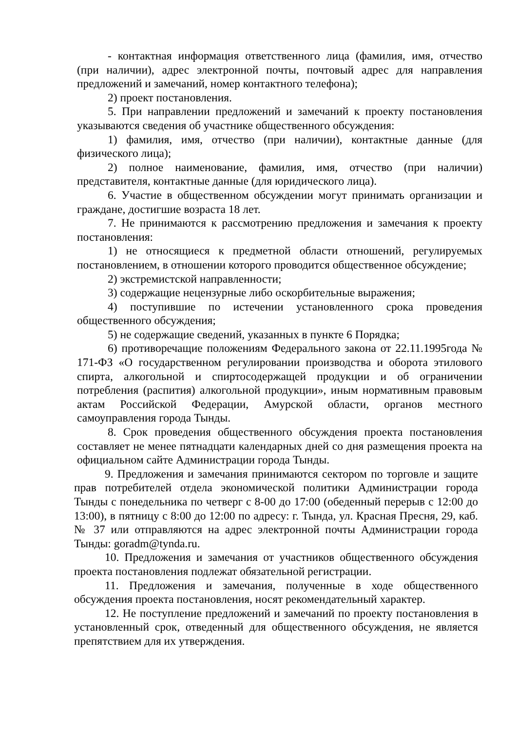- контактная информация ответственного лица (фамилия, имя, отчество (при наличии), адрес электронной почты, почтовый адрес для направления предложений и замечаний, номер контактного телефона);
2) проект постановления.
5. При направлении предложений и замечаний к проекту постановления указываются сведения об участнике общественного обсуждения:
1) фамилия, имя, отчество (при наличии), контактные данные (для физического лица);
2) полное наименование, фамилия, имя, отчество (при наличии) представителя, контактные данные (для юридического лица).
6. Участие в общественном обсуждении могут принимать организации и граждане, достигшие возраста 18 лет.
7. Не принимаются к рассмотрению предложения и замечания к проекту постановления:
1) не относящиеся к предметной области отношений, регулируемых постановлением, в отношении которого проводится общественное обсуждение;
2) экстремистской направленности;
3) содержащие нецензурные либо оскорбительные выражения;
4) поступившие по истечении установленного срока проведения общественного обсуждения;
5) не содержащие сведений, указанных в пункте 6 Порядка;
6) противоречащие положениям Федерального закона от 22.11.1995года № 171-ФЗ «О государственном регулировании производства и оборота этилового спирта, алкогольной и спиртосодержащей продукции и об ограничении потребления (распития) алкогольной продукции», иным нормативным правовым актам Российской Федерации, Амурской области, органов местного самоуправления города Тынды.
8. Срок проведения общественного обсуждения проекта постановления составляет не менее пятнадцати календарных дней со дня размещения проекта на официальном сайте Администрации города Тынды.
9. Предложения и замечания принимаются сектором по торговле и защите прав потребителей отдела экономической политики Администрации города Тынды с понедельника по четверг с 8-00 до 17:00 (обеденный перерыв с 12:00 до 13:00), в пятницу с 8:00 до 12:00 по адресу: г. Тында, ул. Красная Пресня, 29, каб. № 37 или отправляются на адрес электронной почты Администрации города Тынды: goradm@tynda.ru.
10. Предложения и замечания от участников общественного обсуждения проекта постановления подлежат обязательной регистрации.
11. Предложения и замечания, полученные в ходе общественного обсуждения проекта постановления, носят рекомендательный характер.
12. Не поступление предложений и замечаний по проекту постановления в установленный срок, отведенный для общественного обсуждения, не является препятствием для их утверждения.